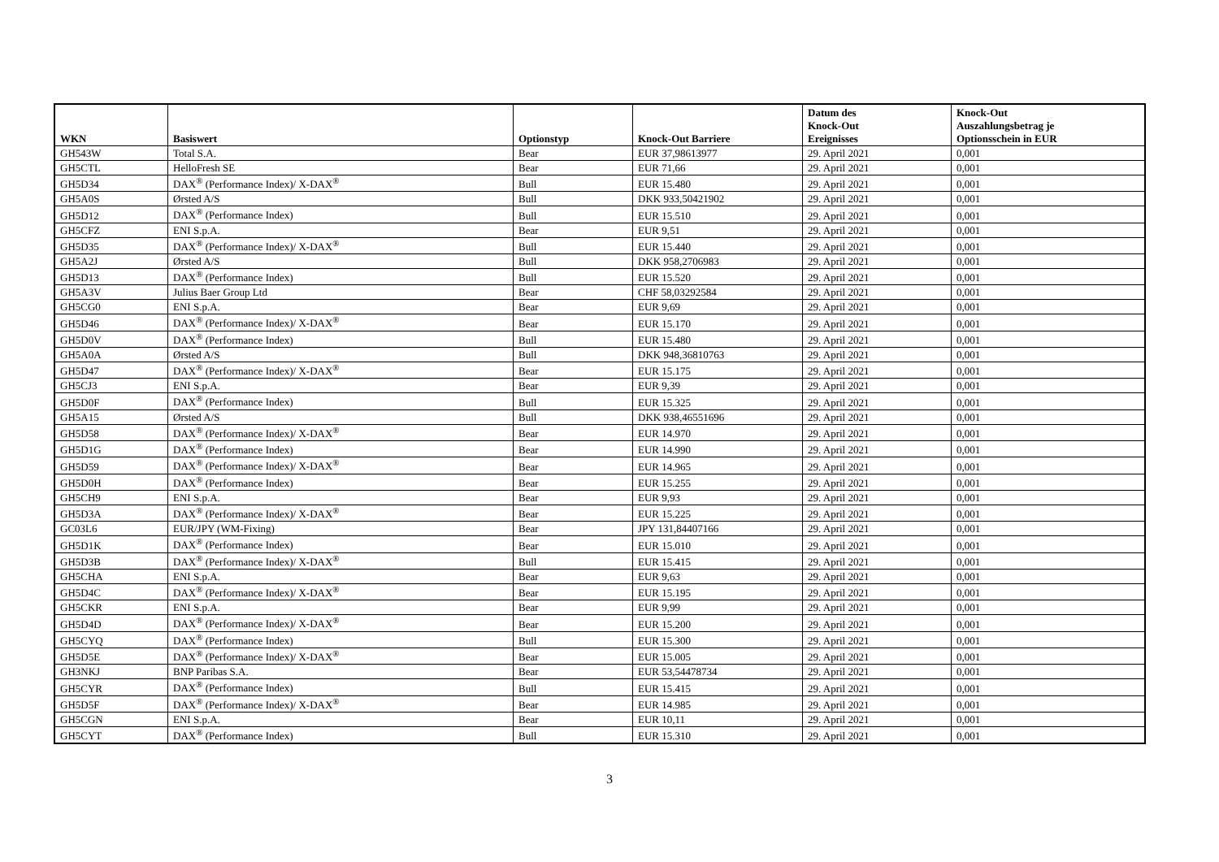| WKN | Basiswert | Optionstyp | Knock-Out Barriere | Datum des Knock-Out Ereignisses | Knock-Out Auszahlungsbetrag je Optionsschein in EUR |
| --- | --- | --- | --- | --- | --- |
| GH543W | Total S.A. | Bear | EUR 37,98613977 | 29. April 2021 | 0,001 |
| GH5CTL | HelloFresh SE | Bear | EUR 71,66 | 29. April 2021 | 0,001 |
| GH5D34 | DAX<sup>®</sup> (Performance Index)/ X-DAX<sup>®</sup> | Bull | EUR 15.480 | 29. April 2021 | 0,001 |
| GH5A0S | Ørsted A/S | Bull | DKK 933,50421902 | 29. April 2021 | 0,001 |
| GH5D12 | DAX<sup>®</sup> (Performance Index) | Bull | EUR 15.510 | 29. April 2021 | 0,001 |
| GH5CFZ | ENI S.p.A. | Bear | EUR 9,51 | 29. April 2021 | 0,001 |
| GH5D35 | DAX<sup>®</sup> (Performance Index)/ X-DAX<sup>®</sup> | Bull | EUR 15.440 | 29. April 2021 | 0,001 |
| GH5A2J | Ørsted A/S | Bull | DKK 958,2706983 | 29. April 2021 | 0,001 |
| GH5D13 | DAX<sup>®</sup> (Performance Index) | Bull | EUR 15.520 | 29. April 2021 | 0,001 |
| GH5A3V | Julius Baer Group Ltd | Bear | CHF 58,03292584 | 29. April 2021 | 0,001 |
| GH5CG0 | ENI S.p.A. | Bear | EUR 9,69 | 29. April 2021 | 0,001 |
| GH5D46 | DAX<sup>®</sup> (Performance Index)/ X-DAX<sup>®</sup> | Bear | EUR 15.170 | 29. April 2021 | 0,001 |
| GH5D0V | DAX<sup>®</sup> (Performance Index) | Bull | EUR 15.480 | 29. April 2021 | 0,001 |
| GH5A0A | Ørsted A/S | Bull | DKK 948,36810763 | 29. April 2021 | 0,001 |
| GH5D47 | DAX<sup>®</sup> (Performance Index)/ X-DAX<sup>®</sup> | Bear | EUR 15.175 | 29. April 2021 | 0,001 |
| GH5CJ3 | ENI S.p.A. | Bear | EUR 9,39 | 29. April 2021 | 0,001 |
| GH5D0F | DAX<sup>®</sup> (Performance Index) | Bull | EUR 15.325 | 29. April 2021 | 0,001 |
| GH5A15 | Ørsted A/S | Bull | DKK 938,46551696 | 29. April 2021 | 0,001 |
| GH5D58 | DAX<sup>®</sup> (Performance Index)/ X-DAX<sup>®</sup> | Bear | EUR 14.970 | 29. April 2021 | 0,001 |
| GH5D1G | DAX<sup>®</sup> (Performance Index) | Bear | EUR 14.990 | 29. April 2021 | 0,001 |
| GH5D59 | DAX<sup>®</sup> (Performance Index)/ X-DAX<sup>®</sup> | Bear | EUR 14.965 | 29. April 2021 | 0,001 |
| GH5D0H | DAX<sup>®</sup> (Performance Index) | Bear | EUR 15.255 | 29. April 2021 | 0,001 |
| GH5CH9 | ENI S.p.A. | Bear | EUR 9,93 | 29. April 2021 | 0,001 |
| GH5D3A | DAX<sup>®</sup> (Performance Index)/ X-DAX<sup>®</sup> | Bear | EUR 15.225 | 29. April 2021 | 0,001 |
| GC03L6 | EUR/JPY (WM-Fixing) | Bear | JPY 131,84407166 | 29. April 2021 | 0,001 |
| GH5D1K | DAX<sup>®</sup> (Performance Index) | Bear | EUR 15.010 | 29. April 2021 | 0,001 |
| GH5D3B | DAX<sup>®</sup> (Performance Index)/ X-DAX<sup>®</sup> | Bull | EUR 15.415 | 29. April 2021 | 0,001 |
| GH5CHA | ENI S.p.A. | Bear | EUR 9,63 | 29. April 2021 | 0,001 |
| GH5D4C | DAX<sup>®</sup> (Performance Index)/ X-DAX<sup>®</sup> | Bear | EUR 15.195 | 29. April 2021 | 0,001 |
| GH5CKR | ENI S.p.A. | Bear | EUR 9,99 | 29. April 2021 | 0,001 |
| GH5D4D | DAX<sup>®</sup> (Performance Index)/ X-DAX<sup>®</sup> | Bear | EUR 15.200 | 29. April 2021 | 0,001 |
| GH5CYQ | DAX<sup>®</sup> (Performance Index) | Bull | EUR 15.300 | 29. April 2021 | 0,001 |
| GH5D5E | DAX<sup>®</sup> (Performance Index)/ X-DAX<sup>®</sup> | Bear | EUR 15.005 | 29. April 2021 | 0,001 |
| GH3NKJ | BNP Paribas S.A. | Bear | EUR 53,54478734 | 29. April 2021 | 0,001 |
| GH5CYR | DAX<sup>®</sup> (Performance Index) | Bull | EUR 15.415 | 29. April 2021 | 0,001 |
| GH5D5F | DAX<sup>®</sup> (Performance Index)/ X-DAX<sup>®</sup> | Bear | EUR 14.985 | 29. April 2021 | 0,001 |
| GH5CGN | ENI S.p.A. | Bear | EUR 10,11 | 29. April 2021 | 0,001 |
| GH5CYT | DAX<sup>®</sup> (Performance Index) | Bull | EUR 15.310 | 29. April 2021 | 0,001 |
3